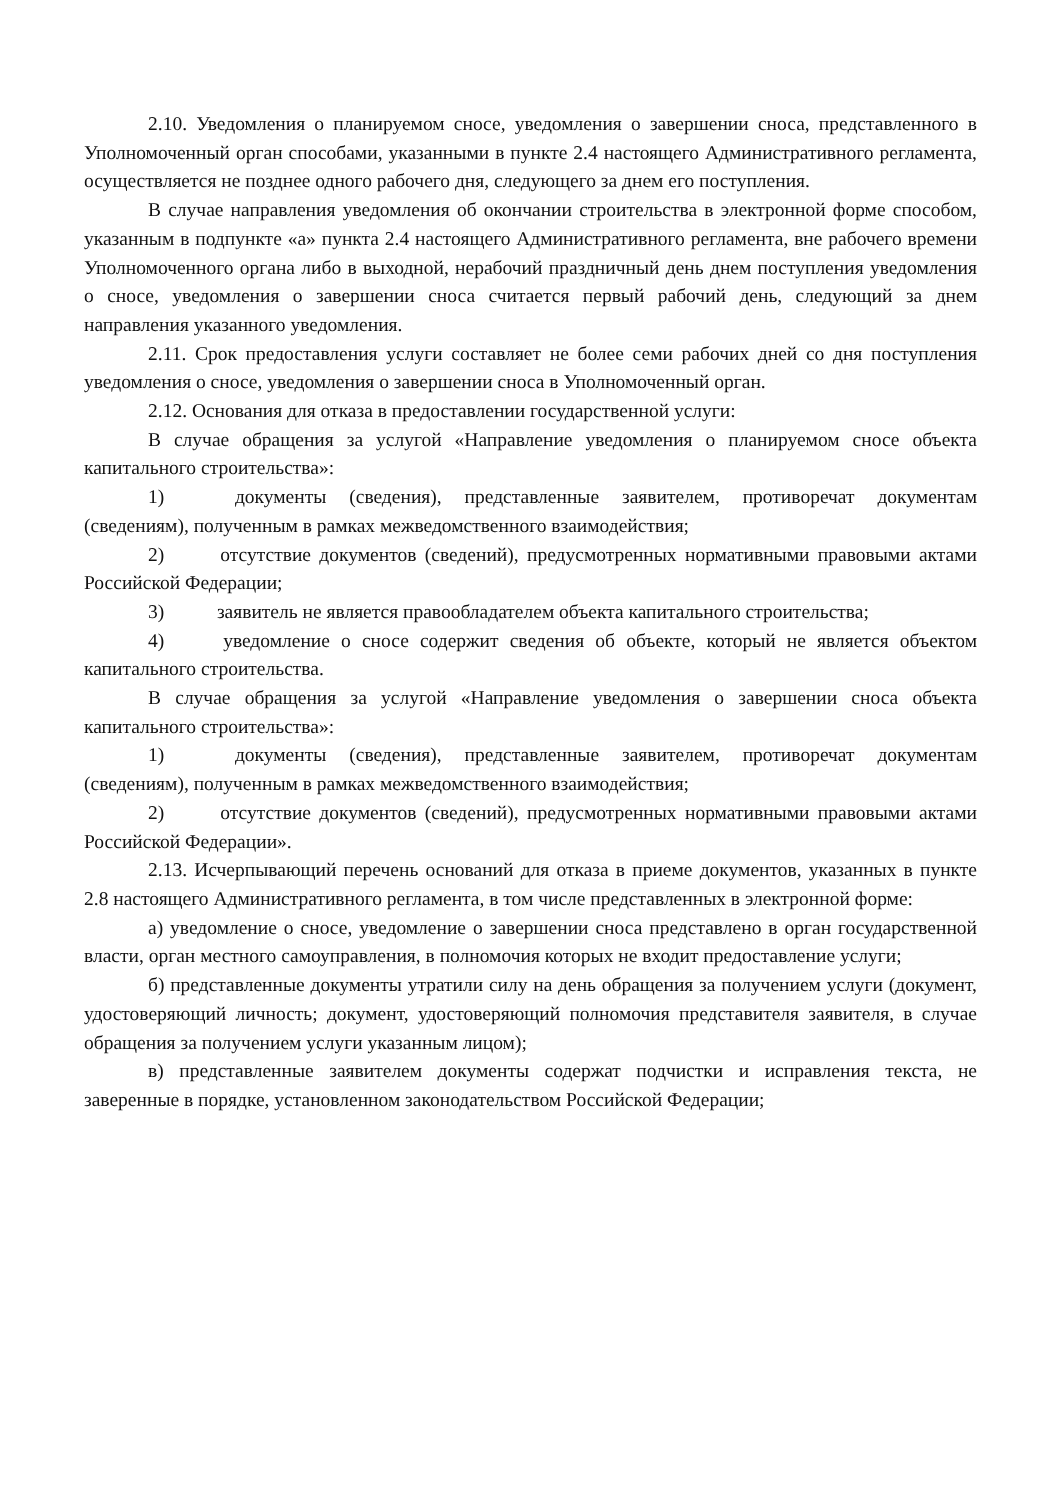2.10. Уведомления о планируемом сносе, уведомления о завершении сноса, представленного в Уполномоченный орган способами, указанными в пункте 2.4 настоящего Административного регламента, осуществляется не позднее одного рабочего дня, следующего за днем его поступления.
В случае направления уведомления об окончании строительства в электронной форме способом, указанным в подпункте «а» пункта 2.4 настоящего Административного регламента, вне рабочего времени Уполномоченного органа либо в выходной, нерабочий праздничный день днем поступления уведомления о сносе, уведомления о завершении сноса считается первый рабочий день, следующий за днем направления указанного уведомления.
2.11. Срок предоставления услуги составляет не более семи рабочих дней со дня поступления уведомления о сносе, уведомления о завершении сноса в Уполномоченный орган.
2.12. Основания для отказа в предоставлении государственной услуги:
В случае обращения за услугой «Направление уведомления о планируемом сносе объекта капитального строительства»:
1) документы (сведения), представленные заявителем, противоречат документам (сведениям), полученным в рамках межведомственного взаимодействия;
2) отсутствие документов (сведений), предусмотренных нормативными правовыми актами Российской Федерации;
3) заявитель не является правообладателем объекта капитального строительства;
4) уведомление о сносе содержит сведения об объекте, который не является объектом капитального строительства.
В случае обращения за услугой «Направление уведомления о завершении сноса объекта капитального строительства»:
1) документы (сведения), представленные заявителем, противоречат документам (сведениям), полученным в рамках межведомственного взаимодействия;
2) отсутствие документов (сведений), предусмотренных нормативными правовыми актами Российской Федерации».
2.13. Исчерпывающий перечень оснований для отказа в приеме документов, указанных в пункте 2.8 настоящего Административного регламента, в том числе представленных в электронной форме:
а) уведомление о сносе, уведомление о завершении сноса представлено в орган государственной власти, орган местного самоуправления, в полномочия которых не входит предоставление услуги;
б) представленные документы утратили силу на день обращения за получением услуги (документ, удостоверяющий личность; документ, удостоверяющий полномочия представителя заявителя, в случае обращения за получением услуги указанным лицом);
в) представленные заявителем документы содержат подчистки и исправления текста, не заверенные в порядке, установленном законодательством Российской Федерации;